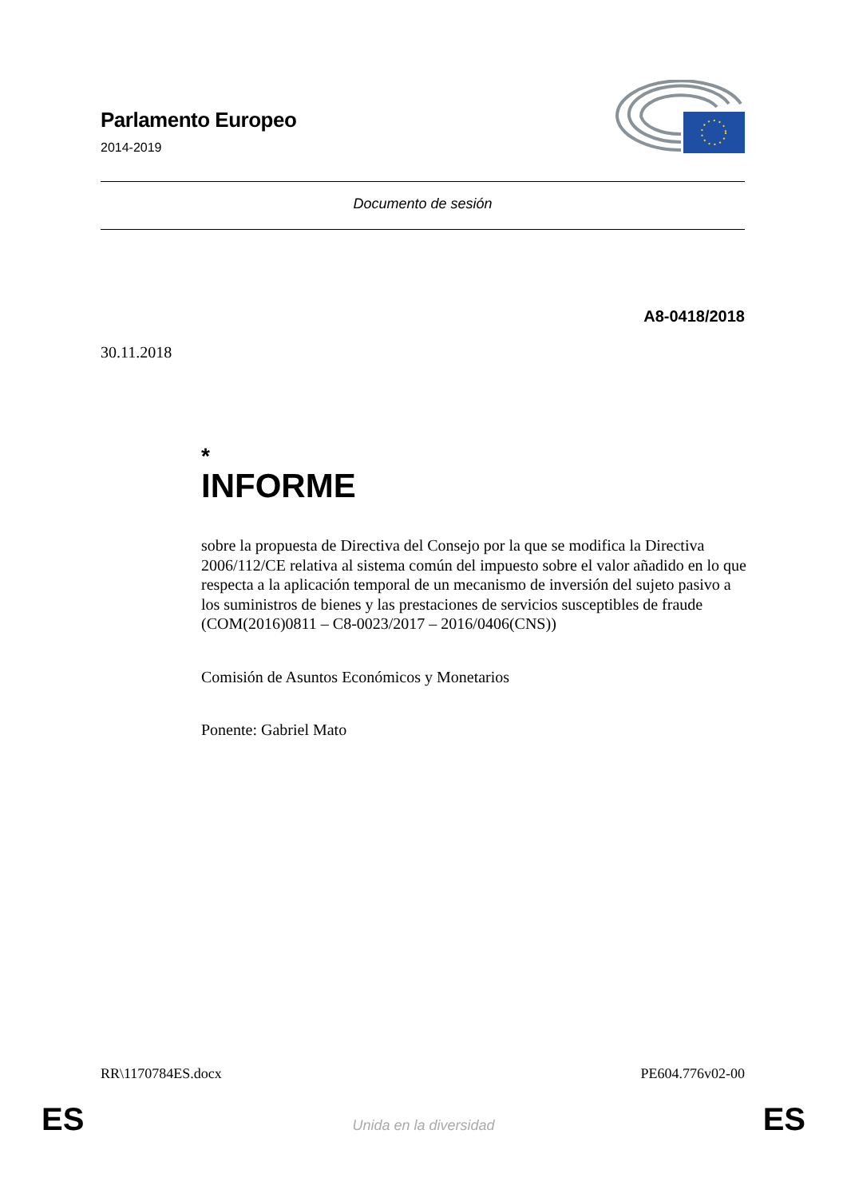Parlamento Europeo
2014-2019
Documento de sesión
A8-0418/2018
30.11.2018
*
INFORME
sobre la propuesta de Directiva del Consejo por la que se modifica la Directiva 2006/112/CE relativa al sistema común del impuesto sobre el valor añadido en lo que respecta a la aplicación temporal de un mecanismo de inversión del sujeto pasivo a los suministros de bienes y las prestaciones de servicios susceptibles de fraude
(COM(2016)0811 – C8-0023/2017 – 2016/0406(CNS))
Comisión de Asuntos Económicos y Monetarios
Ponente: Gabriel Mato
RR\1170784ES.docx PE604.776v02-00
ES Unida en la diversidad ES